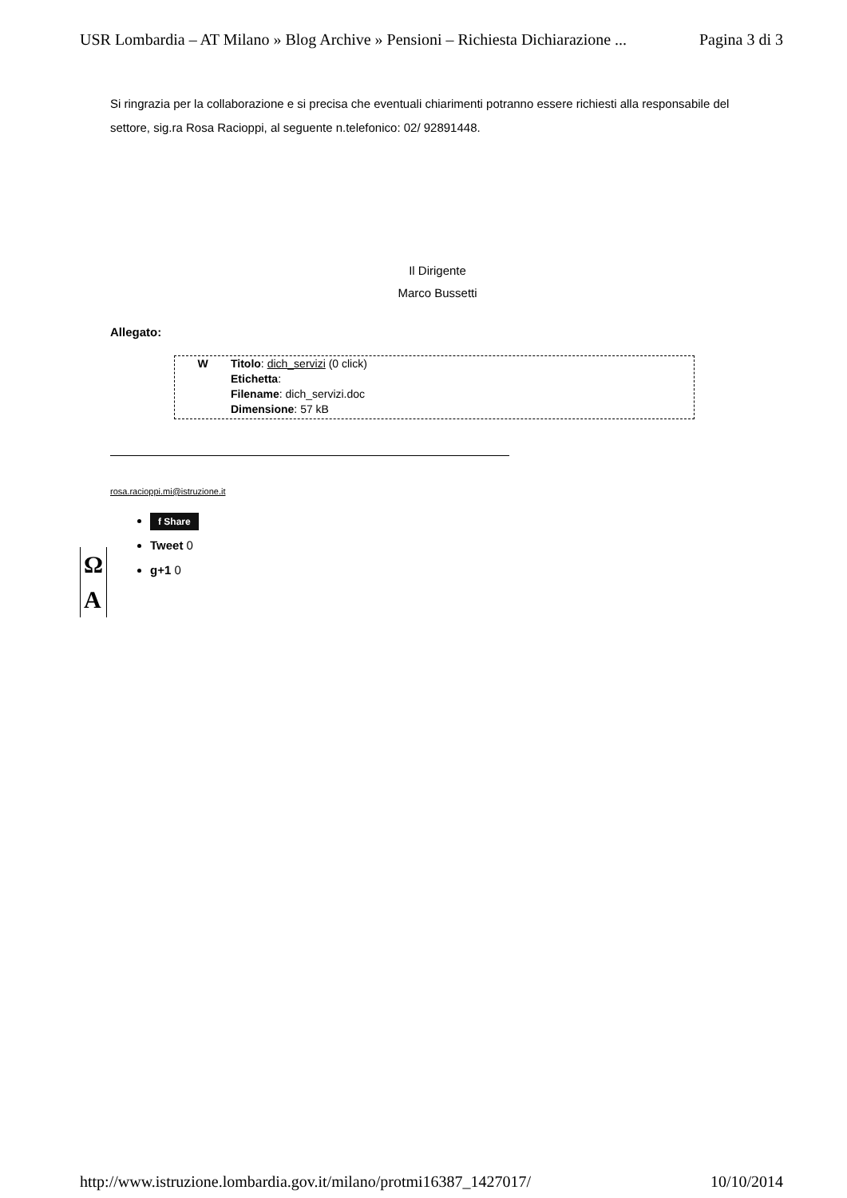USR Lombardia – AT Milano » Blog Archive » Pensioni – Richiesta Dichiarazione ... Pagina 3 di 3
Si ringrazia per la collaborazione e si precisa che eventuali chiarimenti potranno essere richiesti alla responsabile del settore, sig.ra Rosa Racioppi, al seguente n.telefonico: 02/ 92891448.
Il Dirigente
Marco Bussetti
Allegato:
W Titolo: dich_servizi (0 click)
Etichetta:
Filename: dich_servizi.doc
Dimensione: 57 kB
rosa.racioppi.mi@istruzione.it
f Share
Tweet 0
g+1 0
Ω
A
http://www.istruzione.lombardia.gov.it/milano/protmi16387_1427017/ 10/10/2014